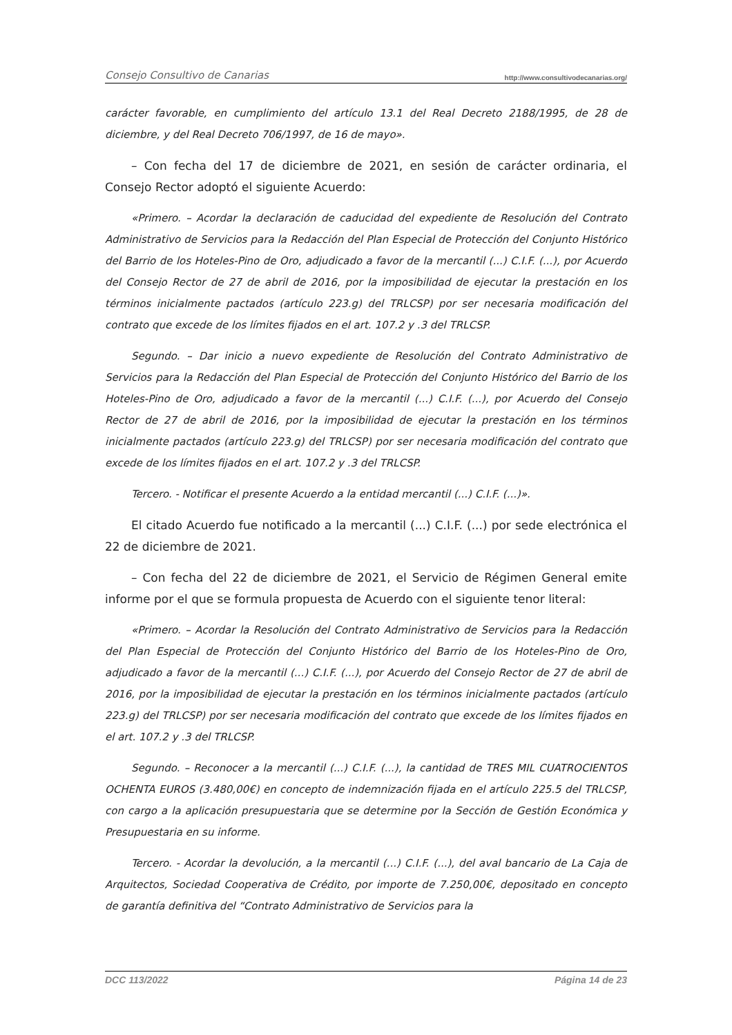Consejo Consultivo de Canarias http://www.consultivodecanarias.org/
carácter favorable, en cumplimiento del artículo 13.1 del Real Decreto 2188/1995, de 28 de diciembre, y del Real Decreto 706/1997, de 16 de mayo».
– Con fecha del 17 de diciembre de 2021, en sesión de carácter ordinaria, el Consejo Rector adoptó el siguiente Acuerdo:
«Primero. – Acordar la declaración de caducidad del expediente de Resolución del Contrato Administrativo de Servicios para la Redacción del Plan Especial de Protección del Conjunto Histórico del Barrio de los Hoteles-Pino de Oro, adjudicado a favor de la mercantil (...) C.I.F. (...), por Acuerdo del Consejo Rector de 27 de abril de 2016, por la imposibilidad de ejecutar la prestación en los términos inicialmente pactados (artículo 223.g) del TRLCSP) por ser necesaria modificación del contrato que excede de los límites fijados en el art. 107.2 y .3 del TRLCSP.
Segundo. – Dar inicio a nuevo expediente de Resolución del Contrato Administrativo de Servicios para la Redacción del Plan Especial de Protección del Conjunto Histórico del Barrio de los Hoteles-Pino de Oro, adjudicado a favor de la mercantil (...) C.I.F. (...), por Acuerdo del Consejo Rector de 27 de abril de 2016, por la imposibilidad de ejecutar la prestación en los términos inicialmente pactados (artículo 223.g) del TRLCSP) por ser necesaria modificación del contrato que excede de los límites fijados en el art. 107.2 y .3 del TRLCSP.
Tercero. - Notificar el presente Acuerdo a la entidad mercantil (...) C.I.F. (...)».
El citado Acuerdo fue notificado a la mercantil (...) C.I.F. (...) por sede electrónica el 22 de diciembre de 2021.
– Con fecha del 22 de diciembre de 2021, el Servicio de Régimen General emite informe por el que se formula propuesta de Acuerdo con el siguiente tenor literal:
«Primero. – Acordar la Resolución del Contrato Administrativo de Servicios para la Redacción del Plan Especial de Protección del Conjunto Histórico del Barrio de los Hoteles-Pino de Oro, adjudicado a favor de la mercantil (...) C.I.F. (...), por Acuerdo del Consejo Rector de 27 de abril de 2016, por la imposibilidad de ejecutar la prestación en los términos inicialmente pactados (artículo 223.g) del TRLCSP) por ser necesaria modificación del contrato que excede de los límites fijados en el art. 107.2 y .3 del TRLCSP.
Segundo. – Reconocer a la mercantil (...) C.I.F. (...), la cantidad de TRES MIL CUATROCIENTOS OCHENTA EUROS (3.480,00€) en concepto de indemnización fijada en el artículo 225.5 del TRLCSP, con cargo a la aplicación presupuestaria que se determine por la Sección de Gestión Económica y Presupuestaria en su informe.
Tercero. - Acordar la devolución, a la mercantil (...) C.I.F. (...), del aval bancario de La Caja de Arquitectos, Sociedad Cooperativa de Crédito, por importe de 7.250,00€, depositado en concepto de garantía definitiva del “Contrato Administrativo de Servicios para la
DCC 113/2022 Página 14 de 23